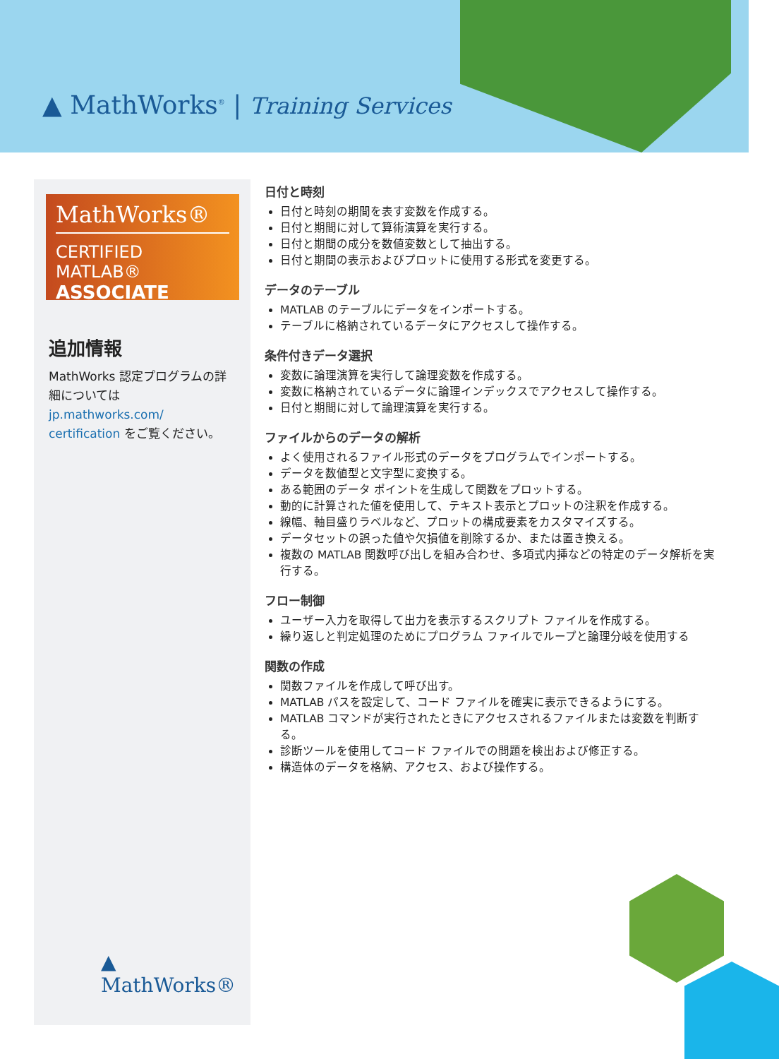▲ MathWorks<sup>®</sup> | Training Services
MathWorks®
CERTIFIED MATLAB®
ASSOCIATE
追加情報
MathWorks 認定プログラムの詳細については jp.mathworks.com/ certification をご覧ください。
▲ MathWorks®
日付と時刻
日付と時刻の期間を表す変数を作成する。
日付と期間に対して算術演算を実行する。
日付と期間の成分を数値変数として抽出する。
日付と期間の表示およびプロットに使用する形式を変更する。
データのテーブル
MATLAB のテーブルにデータをインポートする。
テーブルに格納されているデータにアクセスして操作する。
条件付きデータ選択
変数に論理演算を実行して論理変数を作成する。
変数に格納されているデータに論理インデックスでアクセスして操作する。
日付と期間に対して論理演算を実行する。
ファイルからのデータの解析
よく使用されるファイル形式のデータをプログラムでインポートする。
データを数値型と文字型に変換する。
ある範囲のデータ ポイントを生成して関数をプロットする。
動的に計算された値を使用して、テキスト表示とプロットの注釈を作成する。
線幅、軸目盛りラベルなど、プロットの構成要素をカスタマイズする。
データセットの誤った値や欠損値を削除するか、または置き換える。
複数の MATLAB 関数呼び出しを組み合わせ、多項式内挿などの特定のデータ解析を実行する。
フロー制御
ユーザー入力を取得して出力を表示するスクリプト ファイルを作成する。
繰り返しと判定処理のためにプログラム ファイルでループと論理分岐を使用する
関数の作成
関数ファイルを作成して呼び出す。
MATLAB パスを設定して、コード ファイルを確実に表示できるようにする。
MATLAB コマンドが実行されたときにアクセスされるファイルまたは変数を判断する。
診断ツールを使用してコード ファイルでの問題を検出および修正する。
構造体のデータを格納、アクセス、および操作する。